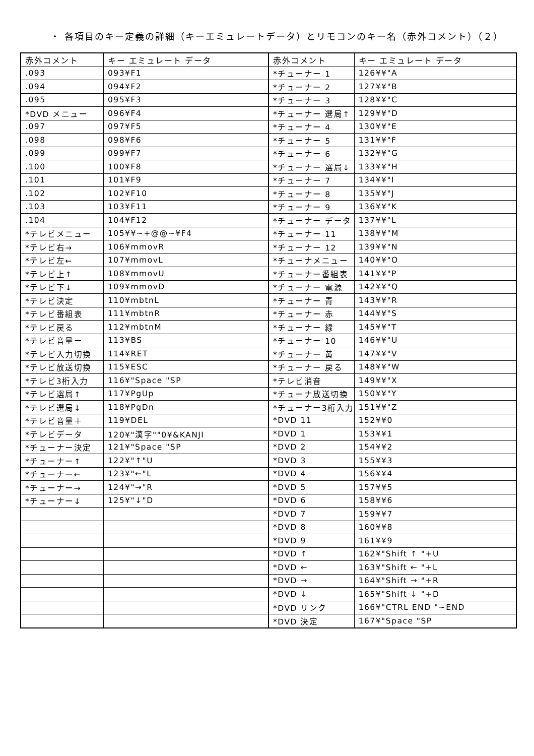・ 各項目のキー定義の詳細（キーエミュレートデータ）とリモコンのキー名（赤外コメント）（２）
| 赤外コメント | キー エミュレート データ | 赤外コメント | キー エミュレート データ |
| --- | --- | --- | --- |
| .093 | 093¥F1 | *チューナー 1 | 126¥¥"A |
| .094 | 094¥F2 | *チューナー 2 | 127¥¥"B |
| .095 | 095¥F3 | *チューナー 3 | 128¥¥"C |
| *DVD メニュー | 096¥F4 | *チューナー 選局↑ | 129¥¥"D |
| .097 | 097¥F5 | *チューナー 4 | 130¥¥"E |
| .098 | 098¥F6 | *チューナー 5 | 131¥¥"F |
| .099 | 099¥F7 | *チューナー 6 | 132¥¥"G |
| .100 | 100¥F8 | *チューナー 選局↓ | 133¥¥"H |
| .101 | 101¥F9 | *チューナー 7 | 134¥¥"I |
| .102 | 102¥F10 | *チューナー 8 | 135¥¥"J |
| .103 | 103¥F11 | *チューナー 9 | 136¥¥"K |
| .104 | 104¥F12 | *チューナー データ | 137¥¥"L |
| *テレビメニュー | 105¥¥~+@@~¥F4 | *チューナー 11 | 138¥¥"M |
| *テレビ右→ | 106¥mmovR | *チューナー 12 | 139¥¥"N |
| *テレビ左← | 107¥mmovL | *チューナメニュー | 140¥¥"O |
| *テレビ上↑ | 108¥mmovU | *チューナー番組表 | 141¥¥"P |
| *テレビ下↓ | 109¥mmovD | *チューナー 電源 | 142¥¥"Q |
| *テレビ決定 | 110¥mbtnL | *チューナー 青 | 143¥¥"R |
| *テレビ番組表 | 111¥mbtnR | *チューナー 赤 | 144¥¥"S |
| *テレビ戻る | 112¥mbtnM | *チューナー 緑 | 145¥¥"T |
| *テレビ音量ー | 113¥BS | *チューナー 10 | 146¥¥"U |
| *テレビ入力切換 | 114¥RET | *チューナー 黄 | 147¥¥"V |
| *テレビ放送切換 | 115¥ESC | *チューナー 戻る | 148¥¥"W |
| *テレビ3桁入力 | 116¥"Space "SP | *テレビ消音 | 149¥¥"X |
| *テレビ選局↑ | 117¥PgUp | *チューナ放送切換 | 150¥¥"Y |
| *テレビ選局↓ | 118¥PgDn | *チューナー3桁入力 | 151¥¥"Z |
| *テレビ音量＋ | 119¥DEL | *DVD 11 | 152¥¥0 |
| *テレビデータ | 120¥"漢字""0¥&KANJI | *DVD 1 | 153¥¥1 |
| *チューナー決定 | 121¥"Space "SP | *DVD 2 | 154¥¥2 |
| *チューナー↑ | 122¥"↑"U | *DVD 3 | 155¥¥3 |
| *チューナー← | 123¥"←"L | *DVD 4 | 156¥¥4 |
| *チューナー→ | 124¥"→"R | *DVD 5 | 157¥¥5 |
| *チューナー↓ | 125¥"↓"D | *DVD 6 | 158¥¥6 |
| | | *DVD 7 | 159¥¥7 |
| | | *DVD 8 | 160¥¥8 |
| | | *DVD 9 | 161¥¥9 |
| | | *DVD ↑ | 162¥"Shift ↑ "+U |
| | | *DVD ← | 163¥"Shift ← "+L |
| | | *DVD → | 164¥"Shift → "+R |
| | | *DVD ↓ | 165¥"Shift ↓ "+D |
| | | *DVD リンク | 166¥"CTRL END "~END |
| | | *DVD 決定 | 167¥"Space "SP |